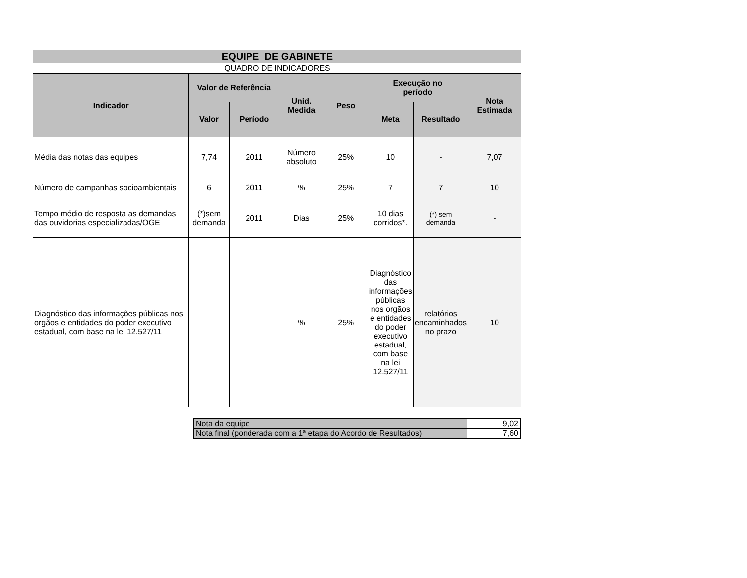| EQUIPE DE GABINETE | | | | | | | |
| --- | --- | --- | --- | --- | --- | --- | --- |
| QUADRO DE INDICADORES | | | | | | | |
| Indicador | Valor de Referência | | Unid. Medida | Peso | Execução no período | | Nota Estimada |
| | Valor | Período | | | Meta | Resultado | |
| Média das notas das equipes | 7,74 | 2011 | Número absoluto | 25% | 10 | - | 7,07 |
| Número de campanhas socioambientais | 6 | 2011 | % | 25% | 7 | 7 | 10 |
| Tempo médio de resposta as demandas das ouvidorias especializadas/OGE | (*)sem demanda | 2011 | Dias | 25% | 10 dias corridos*. | (*) sem demanda | - |
| Diagnóstico das informações públicas nos orgãos e entidades do poder executivo estadual, com base na lei 12.527/11 | | | % | 25% | Diagnóstico das informações públicas nos orgãos e entidades do poder executivo estadual, com base na lei 12.527/11 | relatórios encaminhados no prazo | 10 |
| Nota da equipe | 9,02 |
| Nota final (ponderada com a 1ª etapa do Acordo de Resultados) | 7,60 |